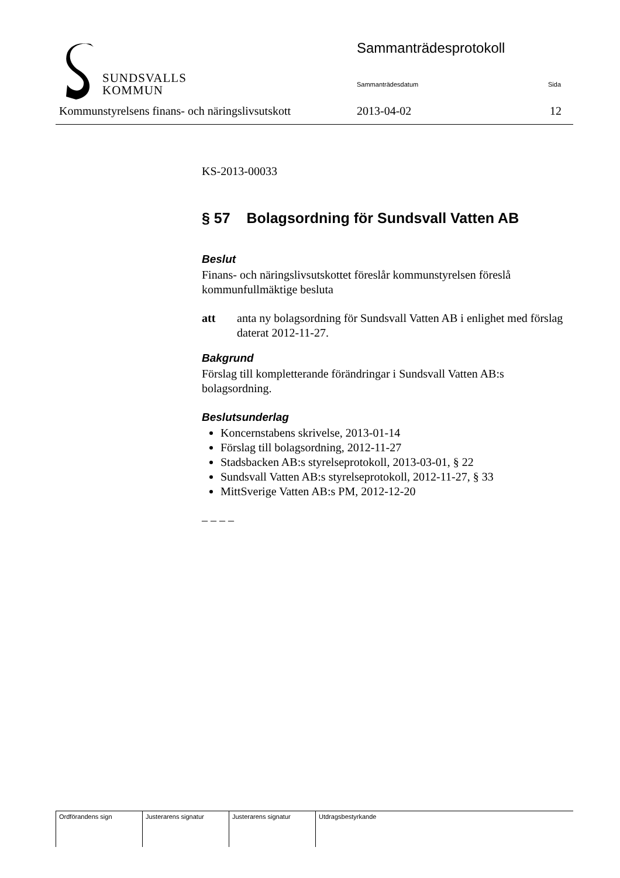SUNDSVALLS
KOMMUN
Sammanträdesprotokoll
Sammanträdesdatum Sida
Kommunstyrelsens finans- och näringslivsutskott
2013-04-02 12
KS-2013-00033
§ 57 Bolagsordning för Sundsvall Vatten AB
Beslut
Finans- och näringslivsutskottet föreslår kommunstyrelsen föreslå kommunfullmäktige besluta
att anta ny bolagsordning för Sundsvall Vatten AB i enlighet med förslag daterat 2012-11-27.
Bakgrund
Förslag till kompletterande förändringar i Sundsvall Vatten AB:s bolagsordning.
Beslutsunderlag
Koncernstabens skrivelse, 2013-01-14
Förslag till bolagsordning, 2012-11-27
Stadsbacken AB:s styrelseprotokoll, 2013-03-01, § 22
Sundsvall Vatten AB:s styrelseprotokoll, 2012-11-27, § 33
MittSverige Vatten AB:s PM, 2012-12-20
– – – –
| Ordförandens sign | Justerarens signatur | Justerarens signatur | Utdragsbestyrkande |